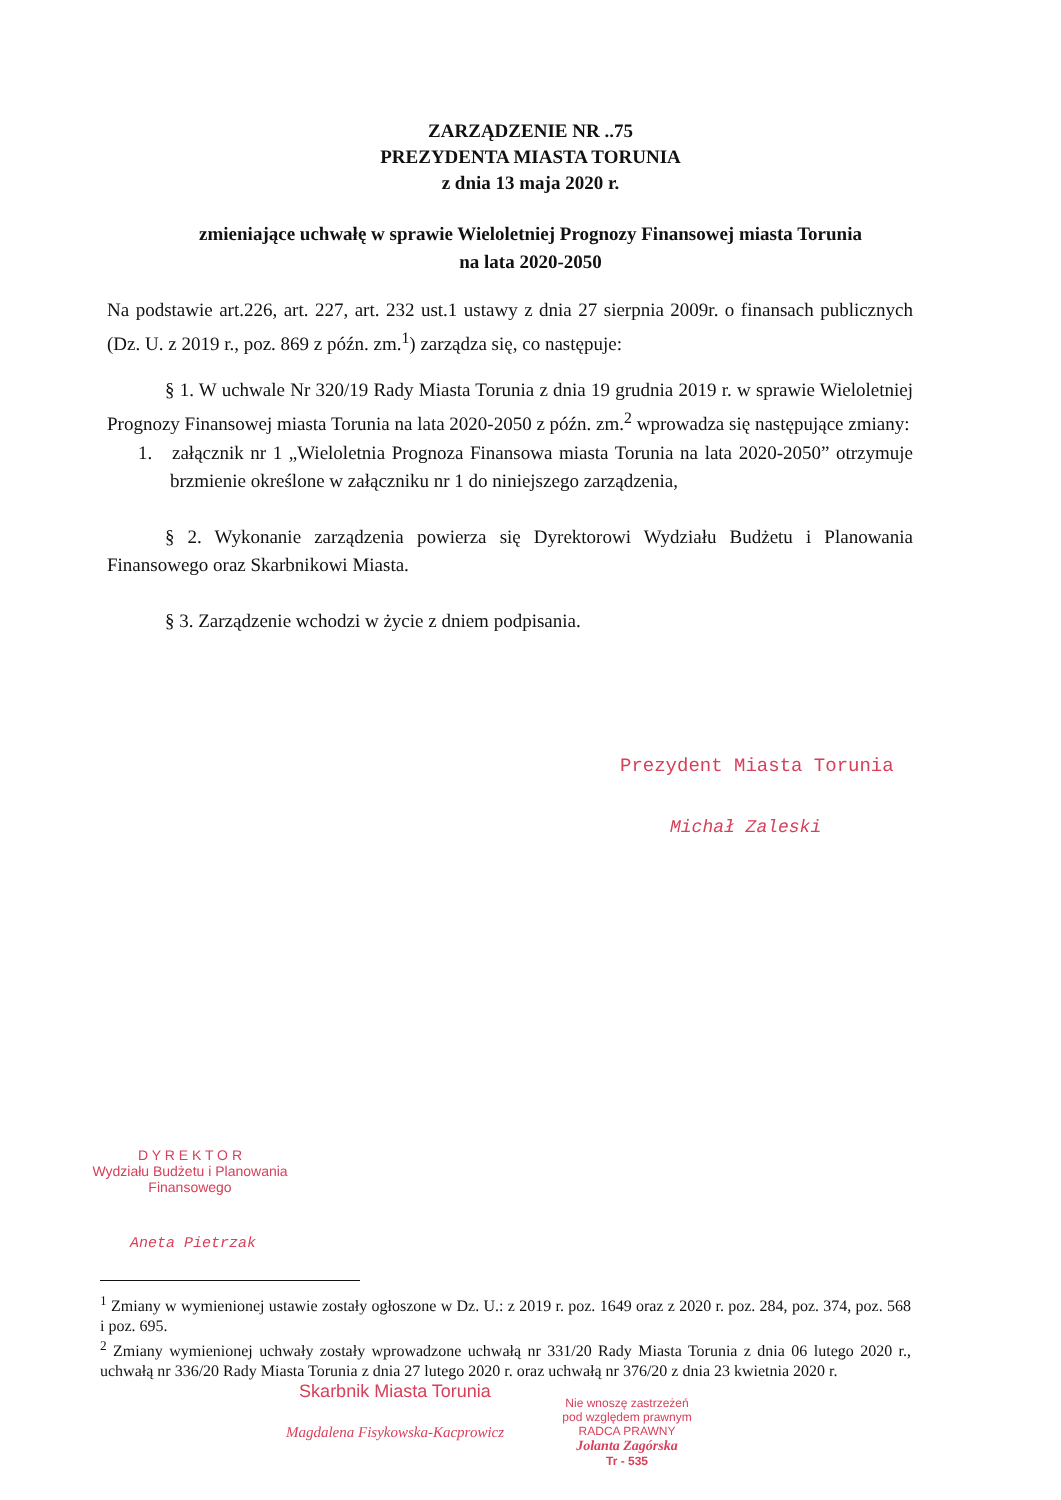ZARZĄDZENIE NR ..75
PREZYDENTA MIASTA TORUNIA
z dnia 13 maja 2020 r.
zmieniające uchwałę w sprawie Wieloletniej Prognozy Finansowej miasta Torunia
na lata 2020-2050
Na podstawie art.226, art. 227, art. 232 ust.1 ustawy z dnia 27 sierpnia 2009r. o finansach publicznych (Dz. U. z 2019 r., poz. 869 z późn. zm.<sup>1</sup>) zarządza się, co następuje:
§ 1. W uchwale Nr 320/19 Rady Miasta Torunia z dnia 19 grudnia 2019 r. w sprawie Wieloletniej Prognozy Finansowej miasta Torunia na lata 2020-2050 z późn. zm.<sup>2</sup> wprowadza się następujące zmiany:
1. załącznik nr 1 „Wieloletnia Prognoza Finansowa miasta Torunia na lata 2020-2050” otrzymuje brzmienie określone w załączniku nr 1 do niniejszego zarządzenia,
§ 2. Wykonanie zarządzenia powierza się Dyrektorowi Wydziału Budżetu i Planowania Finansowego oraz Skarbnikowi Miasta.
§ 3. Zarządzenie wchodzi w życie z dniem podpisania.
Prezydent Miasta Torunia
Michał Zaleski
D Y R E K T O R
Wydziału Budżetu i Planowania Finansowego
Aneta Pietrzak
<sup>1</sup> Zmiany w wymienionej ustawie zostały ogłoszone w Dz. U.: z 2019 r. poz. 1649 oraz z 2020 r. poz. 284, poz. 374, poz. 568 i poz. 695.
<sup>2</sup> Zmiany wymienionej uchwały zostały wprowadzone uchwałą nr 331/20 Rady Miasta Torunia z dnia 06 lutego 2020 r., uchwałą nr 336/20 Rady Miasta Torunia z dnia 27 lutego 2020 r. oraz uchwałą nr 376/20 z dnia 23 kwietnia 2020 r.
Skarbnik Miasta Torunia
Magdalena Fisykowska-Kacprowicz
Nie wnoszę zastrzeżeń
pod względem prawnym
RADCA PRAWNY
Jolanta Zagórska
Tr - 535